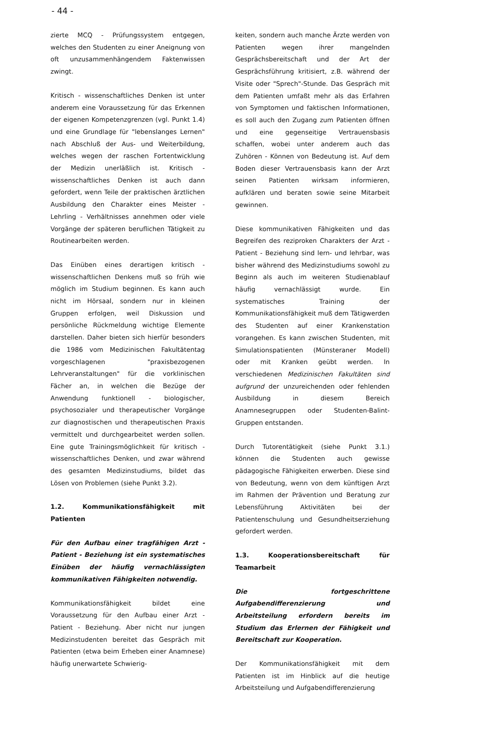- 44 -
zierte MCQ - Prüfungssystem entgegen, welches den Studenten zu einer Aneignung von oft unzusammenhängendem Faktenwissen zwingt.
Kritisch - wissenschaftliches Denken ist unter anderem eine Voraussetzung für das Erkennen der eigenen Kompetenzgrenzen (vgl. Punkt 1.4) und eine Grundlage für "lebenslanges Lernen" nach Abschluß der Aus- und Weiterbildung, welches wegen der raschen Fortentwicklung der Medizin unerläßlich ist. Kritisch - wissenschaftliches Denken ist auch dann gefordert, wenn Teile der praktischen ärztlichen Ausbildung den Charakter eines Meister - Lehrling - Verhältnisses annehmen oder viele Vorgänge der späteren beruflichen Tätigkeit zu Routinearbeiten werden.
Das Einüben eines derartigen kritisch - wissenschaftlichen Denkens muß so früh wie möglich im Studium beginnen. Es kann auch nicht im Hörsaal, sondern nur in kleinen Gruppen erfolgen, weil Diskussion und persönliche Rückmeldung wichtige Elemente darstellen. Daher bieten sich hierfür besonders die 1986 vom Medizinischen Fakultätentag vorgeschlagenen "praxisbezogenen Lehrveranstaltungen" für die vorklinischen Fächer an, in welchen die Bezüge der Anwendung funktionell - biologischer, psychosozialer und therapeutischer Vorgänge zur diagnostischen und therapeutischen Praxis vermittelt und durchgearbeitet werden sollen. Eine gute Trainingsmöglichkeit für kritisch - wissenschaftliches Denken, und zwar während des gesamten Medizinstudiums, bildet das Lösen von Problemen (siehe Punkt 3.2).
1.2. Kommunikationsfähigkeit mit Patienten
Für den Aufbau einer tragfähigen Arzt - Patient - Beziehung ist ein systematisches Einüben der häufig vernachlässigten kommunikativen Fähigkeiten notwendig.
Kommunikationsfähigkeit bildet eine Voraussetzung für den Aufbau einer Arzt - Patient - Beziehung. Aber nicht nur jungen Medizinstudenten bereitet das Gespräch mit Patienten (etwa beim Erheben einer Anamnese) häufig unerwartete Schwierig-
keiten, sondern auch manche Ärzte werden von Patienten wegen ihrer mangelnden Gesprächsbereitschaft und der Art der Gesprächsführung kritisiert, z.B. während der Visite oder "Sprech"-Stunde. Das Gespräch mit dem Patienten umfaßt mehr als das Erfahren von Symptomen und faktischen Informationen, es soll auch den Zugang zum Patienten öffnen und eine gegenseitige Vertrauensbasis schaffen, wobei unter anderem auch das Zuhören - Können von Bedeutung ist. Auf dem Boden dieser Vertrauensbasis kann der Arzt seinen Patienten wirksam informieren, aufklären und beraten sowie seine Mitarbeit gewinnen.
Diese kommunikativen Fähigkeiten und das Begreifen des reziproken Charakters der Arzt - Patient - Beziehung sind lern- und lehrbar, was bisher während des Medizinstudiums sowohl zu Beginn als auch im weiteren Studienablauf häufig vernachlässigt wurde. Ein systematisches Training der Kommunikationsfähigkeit muß dem Tätigwerden des Studenten auf einer Krankenstation vorangehen. Es kann zwischen Studenten, mit Simulationspatienten (Münsteraner Modell) oder mit Kranken geübt werden. In verschiedenen Medizinischen Fakultäten sind aufgrund der unzureichenden oder fehlenden Ausbildung in diesem Bereich Anamnesegruppen oder Studenten-Balint-Gruppen entstanden.
Durch Tutorentätigkeit (siehe Punkt 3.1.) können die Studenten auch gewisse pädagogische Fähigkeiten erwerben. Diese sind von Bedeutung, wenn von dem künftigen Arzt im Rahmen der Prävention und Beratung zur Lebensführung Aktivitäten bei der Patientenschulung und Gesundheitserziehung gefordert werden.
1.3. Kooperationsbereitschaft für Teamarbeit
Die fortgeschrittene Aufgabendifferenzierung und Arbeitsteilung erfordern bereits im Studium das Erlernen der Fähigkeit und Bereitschaft zur Kooperation.
Der Kommunikationsfähigkeit mit dem Patienten ist im Hinblick auf die heutige Arbeitsteilung und Aufgabendifferenzierung